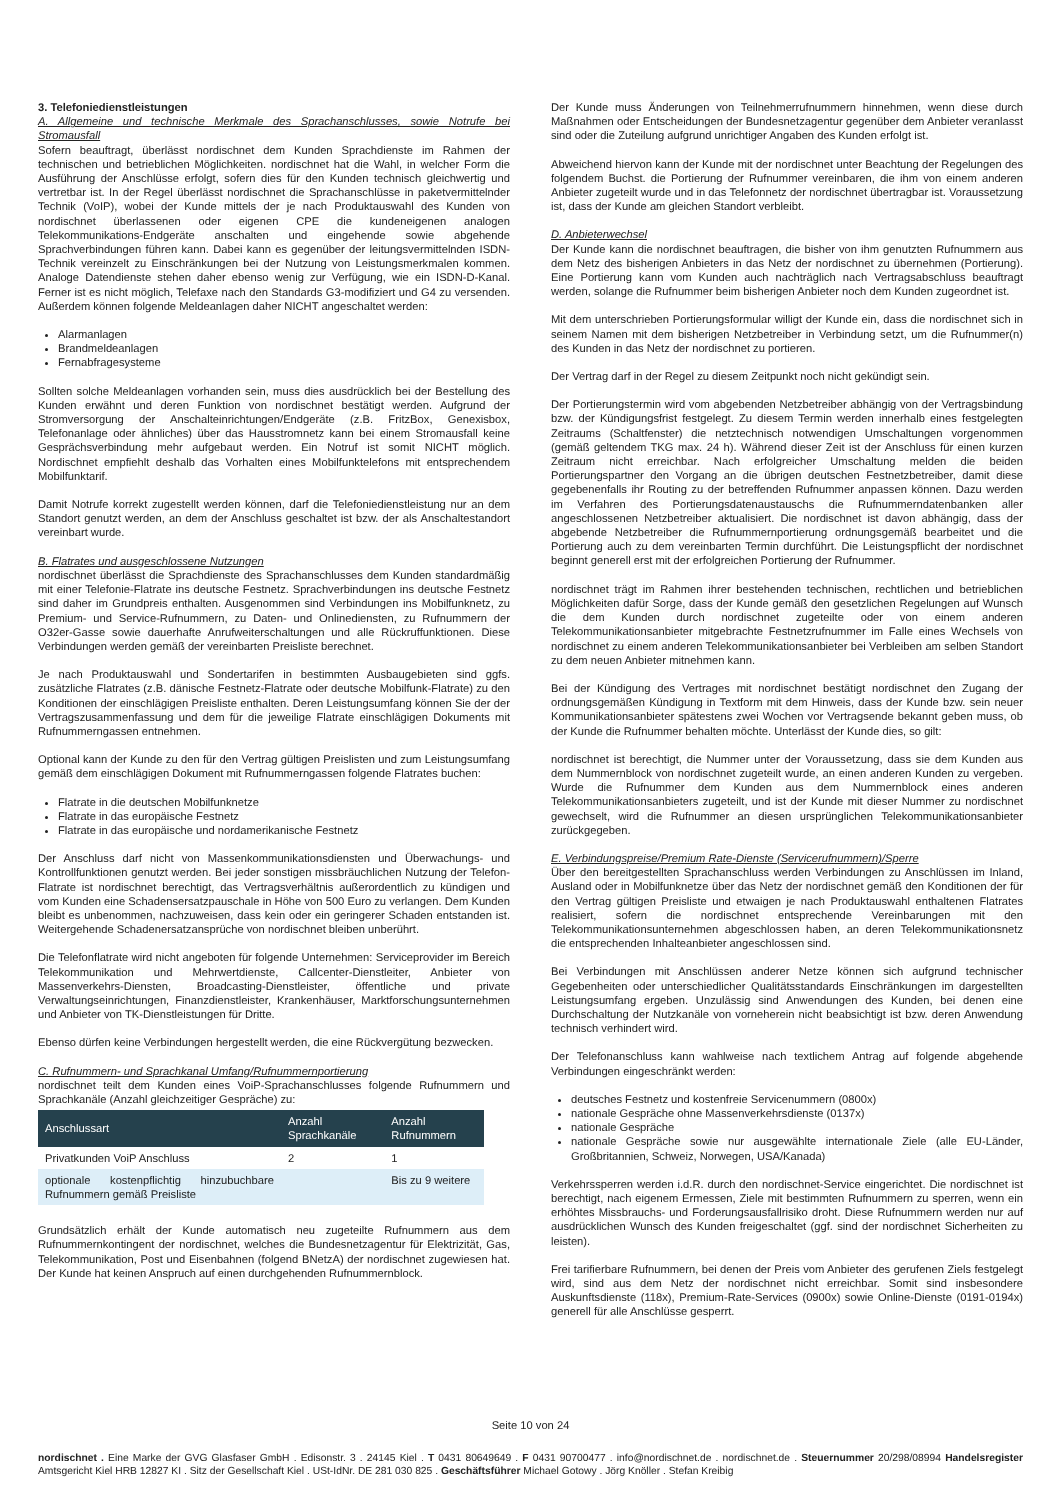3. Telefoniedienstleistungen
A. Allgemeine und technische Merkmale des Sprachanschlusses, sowie Notrufe bei Stromausfall
Sofern beauftragt, überlässt nordischnet dem Kunden Sprachdienste im Rahmen der technischen und betrieblichen Möglichkeiten. nordischnet hat die Wahl, in welcher Form die Ausführung der Anschlüsse erfolgt, sofern dies für den Kunden technisch gleichwertig und vertretbar ist. In der Regel überlässt nordischnet die Sprachanschlüsse in paketvermittelnder Technik (VoIP), wobei der Kunde mittels der je nach Produktauswahl des Kunden von nordischnet überlassenen oder eigenen CPE die kundeneigenen analogen Telekommunikations-Endgeräte anschalten und eingehende sowie abgehende Sprachverbindungen führen kann. Dabei kann es gegenüber der leitungsvermittelnden ISDN-Technik vereinzelt zu Einschränkungen bei der Nutzung von Leistungsmerkmalen kommen. Analoge Datendienste stehen daher ebenso wenig zur Verfügung, wie ein ISDN-D-Kanal. Ferner ist es nicht möglich, Telefaxe nach den Standards G3-modifiziert und G4 zu versenden. Außerdem können folgende Meldeanlagen daher NICHT angeschaltet werden:
Alarmanlagen
Brandmeldeanlagen
Fernabfragesysteme
Sollten solche Meldeanlagen vorhanden sein, muss dies ausdrücklich bei der Bestellung des Kunden erwähnt und deren Funktion von nordischnet bestätigt werden. Aufgrund der Stromversorgung der Anschalteinrichtungen/Endgeräte (z.B. FritzBox, Genexisbox, Telefonanlage oder ähnliches) über das Hausstromnetz kann bei einem Stromausfall keine Gesprächsverbindung mehr aufgebaut werden. Ein Notruf ist somit NICHT möglich. Nordischnet empfiehlt deshalb das Vorhalten eines Mobilfunktelefons mit entsprechendem Mobilfunktarif.
Damit Notrufe korrekt zugestellt werden können, darf die Telefoniedienstleistung nur an dem Standort genutzt werden, an dem der Anschluss geschaltet ist bzw. der als Anschaltestandort vereinbart wurde.
B. Flatrates und ausgeschlossene Nutzungen
nordischnet überlässt die Sprachdienste des Sprachanschlusses dem Kunden standardmäßig mit einer Telefonie-Flatrate ins deutsche Festnetz. Sprachverbindungen ins deutsche Festnetz sind daher im Grundpreis enthalten. Ausgenommen sind Verbindungen ins Mobilfunknetz, zu Premium- und Service-Rufnummern, zu Daten- und Onlinediensten, zu Rufnummern der O32er-Gasse sowie dauerhafte Anrufweiterschaltungen und alle Rückruffunktionen. Diese Verbindungen werden gemäß der vereinbarten Preisliste berechnet.
Je nach Produktauswahl und Sondertarifen in bestimmten Ausbaugebieten sind ggfs. zusätzliche Flatrates (z.B. dänische Festnetz-Flatrate oder deutsche Mobilfunk-Flatrate) zu den Konditionen der einschlägigen Preisliste enthalten. Deren Leistungsumfang können Sie der der Vertragszusammenfassung und dem für die jeweilige Flatrate einschlägigen Dokuments mit Rufnummerngassen entnehmen.
Optional kann der Kunde zu den für den Vertrag gültigen Preislisten und zum Leistungsumfang gemäß dem einschlägigen Dokument mit Rufnummerngassen folgende Flatrates buchen:
Flatrate in die deutschen Mobilfunknetze
Flatrate in das europäische Festnetz
Flatrate in das europäische und nordamerikanische Festnetz
Der Anschluss darf nicht von Massenkommunikationsdiensten und Überwachungs- und Kontrollfunktionen genutzt werden. Bei jeder sonstigen missbräuchlichen Nutzung der Telefon-Flatrate ist nordischnet berechtigt, das Vertragsverhältnis außerordentlich zu kündigen und vom Kunden eine Schadensersatzpauschale in Höhe von 500 Euro zu verlangen. Dem Kunden bleibt es unbenommen, nachzuweisen, dass kein oder ein geringerer Schaden entstanden ist. Weitergehende Schadenersatzansprüche von nordischnet bleiben unberührt.
Die Telefonflatrate wird nicht angeboten für folgende Unternehmen: Serviceprovider im Bereich Telekommunikation und Mehrwertdienste, Callcenter-Dienstleiter, Anbieter von Massenverkehrs-Diensten, Broadcasting-Dienstleister, öffentliche und private Verwaltungseinrichtungen, Finanzdienstleister, Krankenhäuser, Marktforschungsunternehmen und Anbieter von TK-Dienstleistungen für Dritte.
Ebenso dürfen keine Verbindungen hergestellt werden, die eine Rückvergütung bezwecken.
C. Rufnummern- und Sprachkanal Umfang/Rufnummernportierung
nordischnet teilt dem Kunden eines VoiP-Sprachanschlusses folgende Rufnummern und Sprachkanäle (Anzahl gleichzeitiger Gespräche) zu:
| Anschlussart | Anzahl Sprachkanäle | Anzahl Rufnummern |
| --- | --- | --- |
| Privatkunden VoiP Anschluss | 2 | 1 |
| optionale kostenpflichtig hinzubuchbare Rufnummern gemäß Preisliste | | Bis zu 9 weitere |
Grundsätzlich erhält der Kunde automatisch neu zugeteilte Rufnummern aus dem Rufnummernkontingent der nordischnet, welches die Bundesnetzagentur für Elektrizität, Gas, Telekommunikation, Post und Eisenbahnen (folgend BNetzA) der nordischnet zugewiesen hat. Der Kunde hat keinen Anspruch auf einen durchgehenden Rufnummernblock.
Der Kunde muss Änderungen von Teilnehmerrufnummern hinnehmen, wenn diese durch Maßnahmen oder Entscheidungen der Bundesnetzagentur gegenüber dem Anbieter veranlasst sind oder die Zuteilung aufgrund unrichtiger Angaben des Kunden erfolgt ist.
Abweichend hiervon kann der Kunde mit der nordischnet unter Beachtung der Regelungen des folgendem Buchst. die Portierung der Rufnummer vereinbaren, die ihm von einem anderen Anbieter zugeteilt wurde und in das Telefonnetz der nordischnet übertragbar ist. Voraussetzung ist, dass der Kunde am gleichen Standort verbleibt.
D. Anbieterwechsel
Der Kunde kann die nordischnet beauftragen, die bisher von ihm genutzten Rufnummern aus dem Netz des bisherigen Anbieters in das Netz der nordischnet zu übernehmen (Portierung). Eine Portierung kann vom Kunden auch nachträglich nach Vertragsabschluss beauftragt werden, solange die Rufnummer beim bisherigen Anbieter noch dem Kunden zugeordnet ist.
Mit dem unterschrieben Portierungsformular willigt der Kunde ein, dass die nordischnet sich in seinem Namen mit dem bisherigen Netzbetreiber in Verbindung setzt, um die Rufnummer(n) des Kunden in das Netz der nordischnet zu portieren.
Der Vertrag darf in der Regel zu diesem Zeitpunkt noch nicht gekündigt sein.
Der Portierungstermin wird vom abgebenden Netzbetreiber abhängig von der Vertragsbindung bzw. der Kündigungsfrist festgelegt. Zu diesem Termin werden innerhalb eines festgelegten Zeitraums (Schaltfenster) die netztechnisch notwendigen Umschaltungen vorgenommen (gemäß geltendem TKG max. 24 h). Während dieser Zeit ist der Anschluss für einen kurzen Zeitraum nicht erreichbar. Nach erfolgreicher Umschaltung melden die beiden Portierungspartner den Vorgang an die übrigen deutschen Festnetzbetreiber, damit diese gegebenenfalls ihr Routing zu der betreffenden Rufnummer anpassen können. Dazu werden im Verfahren des Portierungsdatenaustauschs die Rufnummerndatenbanken aller angeschlossenen Netzbetreiber aktualisiert. Die nordischnet ist davon abhängig, dass der abgebende Netzbetreiber die Rufnummernportierung ordnungsgemäß bearbeitet und die Portierung auch zu dem vereinbarten Termin durchführt. Die Leistungspflicht der nordischnet beginnt generell erst mit der erfolgreichen Portierung der Rufnummer.
nordischnet trägt im Rahmen ihrer bestehenden technischen, rechtlichen und betrieblichen Möglichkeiten dafür Sorge, dass der Kunde gemäß den gesetzlichen Regelungen auf Wunsch die dem Kunden durch nordischnet zugeteilte oder von einem anderen Telekommunikationsanbieter mitgebrachte Festnetzrufnummer im Falle eines Wechsels von nordischnet zu einem anderen Telekommunikationsanbieter bei Verbleiben am selben Standort zu dem neuen Anbieter mitnehmen kann.
Bei der Kündigung des Vertrages mit nordischnet bestätigt nordischnet den Zugang der ordnungsgemäßen Kündigung in Textform mit dem Hinweis, dass der Kunde bzw. sein neuer Kommunikationsanbieter spätestens zwei Wochen vor Vertragsende bekannt geben muss, ob der Kunde die Rufnummer behalten möchte. Unterlässt der Kunde dies, so gilt:
nordischnet ist berechtigt, die Nummer unter der Voraussetzung, dass sie dem Kunden aus dem Nummernblock von nordischnet zugeteilt wurde, an einen anderen Kunden zu vergeben. Wurde die Rufnummer dem Kunden aus dem Nummernblock eines anderen Telekommunikationsanbieters zugeteilt, und ist der Kunde mit dieser Nummer zu nordischnet gewechselt, wird die Rufnummer an diesen ursprünglichen Telekommunikationsanbieter zurückgegeben.
E. Verbindungspreise/Premium Rate-Dienste (Servicerufnummern)/Sperre
Über den bereitgestellten Sprachanschluss werden Verbindungen zu Anschlüssen im Inland, Ausland oder in Mobilfunknetze über das Netz der nordischnet gemäß den Konditionen der für den Vertrag gültigen Preisliste und etwaigen je nach Produktauswahl enthaltenen Flatrates realisiert, sofern die nordischnet entsprechende Vereinbarungen mit den Telekommunikationsunternehmen abgeschlossen haben, an deren Telekommunikationsnetz die entsprechenden Inhalteanbieter angeschlossen sind.
Bei Verbindungen mit Anschlüssen anderer Netze können sich aufgrund technischer Gegebenheiten oder unterschiedlicher Qualitätsstandards Einschränkungen im dargestellten Leistungsumfang ergeben. Unzulässig sind Anwendungen des Kunden, bei denen eine Durchschaltung der Nutzkanäle von vorneherein nicht beabsichtigt ist bzw. deren Anwendung technisch verhindert wird.
Der Telefonanschluss kann wahlweise nach textlichem Antrag auf folgende abgehende Verbindungen eingeschränkt werden:
deutsches Festnetz und kostenfreie Servicenummern (0800x)
nationale Gespräche ohne Massenverkehrsdienste (0137x)
nationale Gespräche
nationale Gespräche sowie nur ausgewählte internationale Ziele (alle EU-Länder, Großbritannien, Schweiz, Norwegen, USA/Kanada)
Verkehrssperren werden i.d.R. durch den nordischnet-Service eingerichtet. Die nordischnet ist berechtigt, nach eigenem Ermessen, Ziele mit bestimmten Rufnummern zu sperren, wenn ein erhöhtes Missbrauchs- und Forderungsausfallrisiko droht. Diese Rufnummern werden nur auf ausdrücklichen Wunsch des Kunden freigeschaltet (ggf. sind der nordischnet Sicherheiten zu leisten).
Frei tarifierbare Rufnummern, bei denen der Preis vom Anbieter des gerufenen Ziels festgelegt wird, sind aus dem Netz der nordischnet nicht erreichbar. Somit sind insbesondere Auskunftsdienste (118x), Premium-Rate-Services (0900x) sowie Online-Dienste (0191-0194x) generell für alle Anschlüsse gesperrt.
Seite 10 von 24
nordischnet . Eine Marke der GVG Glasfaser GmbH . Edisonstr. 3 . 24145 Kiel . T 0431 80649649 . F 0431 90700477 . info@nordischnet.de . nordischnet.de . Steuernummer 20/298/08994 Handelsregister Amtsgericht Kiel HRB 12827 KI . Sitz der Gesellschaft Kiel . USt-IdNr. DE 281 030 825 . Geschäftsführer Michael Gotowy . Jörg Knöller . Stefan Kreibig